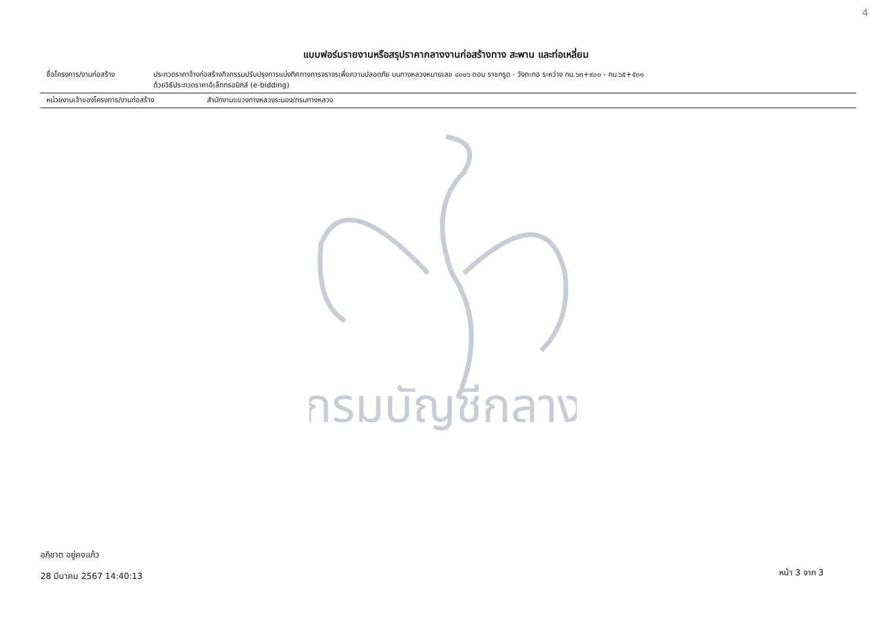4
แบบฟอร์มรายงานหรือสรุปราคากลางงานก่อสร้างทาง สะพาน และท่อเหลี่ยม
ชื่อโครงการ/งานก่อสร้าง ประกวดราคาจ้างก่อสร้างกิจกรรมปรับปรุงการแบ่งทิศทางการจราจรเพื่อความปลอดภัย บนทางหลวงหมายเลข ๔๐๐๖ ตอน ราชกรูด - วังตะกอ ระหว่าง กม.๖๓+๙๐๐ - กม.๖๕+๕๐๑
ด้วยวิธีประกวดราคาอิเล็กทรอนิกส์ (e-bidding)
หน่วยงานเจ้าของโครงการ/งานก่อสร้าง สำนักงานแขวงทางหลวงระนอง/กรมทางหลวง
กรมบัญชีกลาง
อภิชาต อยู่คงแก้ว
28 มีนาคม 2567 14:40:13
หน้า 3 จาก 3